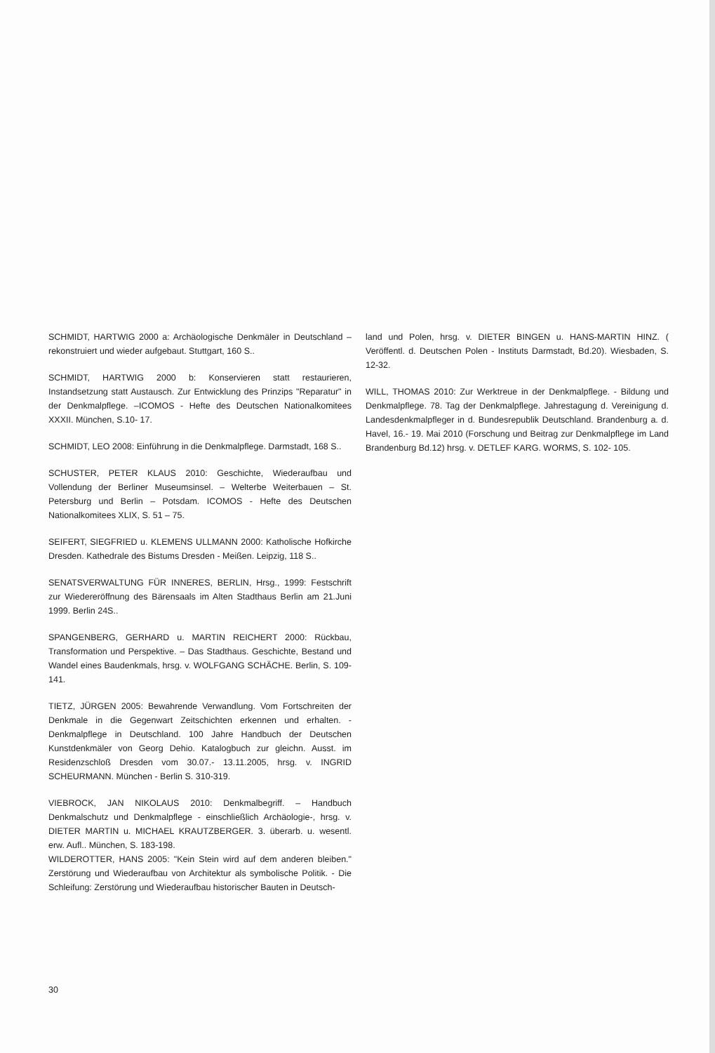SCHMIDT, HARTWIG 2000 a: Archäologische Denkmäler in Deutschland – rekonstruiert und wieder aufgebaut. Stuttgart, 160 S..
SCHMIDT, HARTWIG 2000 b: Konservieren statt restaurieren, Instandsetzung statt Austausch. Zur Entwicklung des Prinzips "Reparatur" in der Denkmalpflege. –ICOMOS - Hefte des Deutschen Nationalkomitees XXXII. München, S.10- 17.
SCHMIDT, LEO 2008: Einführung in die Denkmalpflege. Darmstadt, 168 S..
SCHUSTER, PETER KLAUS 2010: Geschichte, Wiederaufbau und Vollendung der Berliner Museumsinsel. – Welterbe Weiterbauen – St. Petersburg und Berlin – Potsdam. ICOMOS - Hefte des Deutschen Nationalkomitees XLIX, S. 51 – 75.
SEIFERT, SIEGFRIED u. KLEMENS ULLMANN 2000: Katholische Hofkirche Dresden. Kathedrale des Bistums Dresden - Meißen. Leipzig, 118 S..
SENATSVERWALTUNG FÜR INNERES, BERLIN, Hrsg., 1999: Festschrift zur Wiedereröffnung des Bärensaals im Alten Stadthaus Berlin am 21.Juni 1999. Berlin 24S..
SPANGENBERG, GERHARD u. MARTIN REICHERT 2000: Rückbau, Transformation und Perspektive. – Das Stadthaus. Geschichte, Bestand und Wandel eines Baudenkmals, hrsg. v. WOLFGANG SCHÄCHE. Berlin, S. 109-141.
TIETZ, JÜRGEN 2005: Bewahrende Verwandlung. Vom Fortschreiten der Denkmale in die Gegenwart Zeitschichten erkennen und erhalten. - Denkmalpflege in Deutschland. 100 Jahre Handbuch der Deutschen Kunstdenkmäler von Georg Dehio. Katalogbuch zur gleichn. Ausst. im Residenzschloß Dresden vom 30.07.- 13.11.2005, hrsg. v. INGRID SCHEURMANN. München - Berlin S. 310-319.
VIEBROCK, JAN NIKOLAUS 2010: Denkmalbegriff. – Handbuch Denkmalschutz und Denkmalpflege - einschließlich Archäologie-, hrsg. v. DIETER MARTIN u. MICHAEL KRAUTZBERGER. 3. überarb. u. wesentl. erw. Aufl.. München, S. 183-198.
WILDEROTTER, HANS 2005: "Kein Stein wird auf dem anderen bleiben." Zerstörung und Wiederaufbau von Architektur als symbolische Politik. - Die Schleifung: Zerstörung und Wiederaufbau historischer Bauten in Deutsch-
land und Polen, hrsg. v. DIETER BINGEN u. HANS-MARTIN HINZ. ( Veröffentl. d. Deutschen Polen - Instituts Darmstadt, Bd.20). Wiesbaden, S. 12-32.
WILL, THOMAS 2010: Zur Werktreue in der Denkmalpflege. - Bildung und Denkmalpflege. 78. Tag der Denkmalpflege. Jahrestagung d. Vereinigung d. Landesdenkmalpfleger in d. Bundesrepublik Deutschland. Brandenburg a. d. Havel, 16.- 19. Mai 2010 (Forschung und Beitrag zur Denkmalpflege im Land Brandenburg Bd.12) hrsg. v. DETLEF KARG. WORMS, S. 102- 105.
30